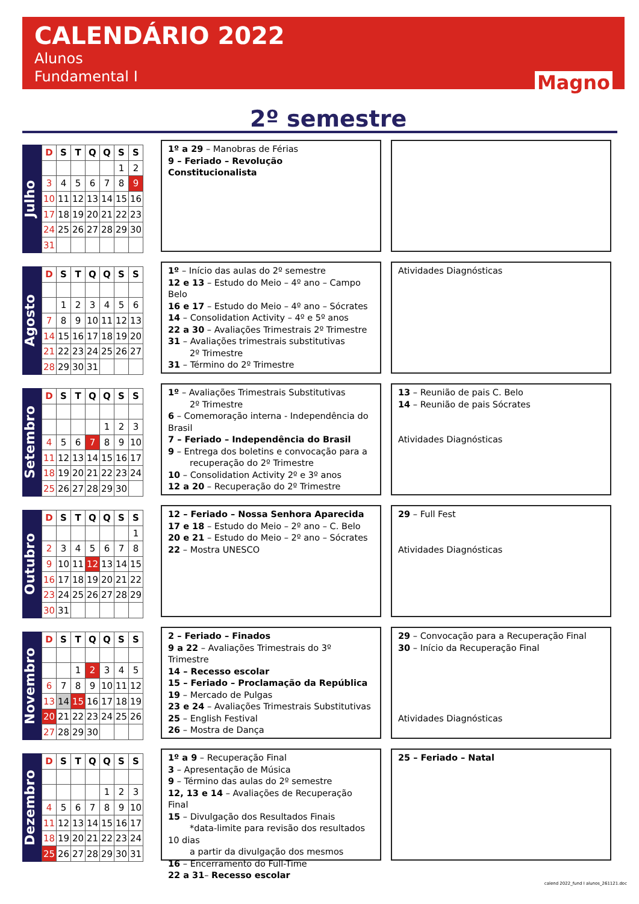CALENDÁRIO 2022
Alunos
Fundamental I
Magno
2º semestre
Julho
| D | S | T | Q | Q | S | S |
| --- | --- | --- | --- | --- | --- | --- |
| | | | | | 1 | 2 |
| 3 | 4 | 5 | 6 | 7 | 8 | 9 |
| 10 | 11 | 12 | 13 | 14 | 15 | 16 |
| 17 | 18 | 19 | 20 | 21 | 22 | 23 |
| 24 | 25 | 26 | 27 | 28 | 29 | 30 |
| 31 | | | | | | |
1º a 29 – Manobras de Férias
9 – Feriado – Revolução Constitucionalista
Agosto
| D | S | T | Q | Q | S | S |
| --- | --- | --- | --- | --- | --- | --- |
| | 1 | 2 | 3 | 4 | 5 | 6 |
| 7 | 8 | 9 | 10 | 11 | 12 | 13 |
| 14 | 15 | 16 | 17 | 18 | 19 | 20 |
| 21 | 22 | 23 | 24 | 25 | 26 | 27 |
| 28 | 29 | 30 | 31 | | | |
1º – Início das aulas do 2º semestre
12 e 13 – Estudo do Meio – 4º ano – Campo Belo
16 e 17 – Estudo do Meio – 4º ano – Sócrates
14 – Consolidation Activity – 4º e 5º anos
22 a 30 – Avaliações Trimestrais 2º Trimestre
31 – Avaliações trimestrais substitutivas
2º Trimestre
31 – Término do 2º Trimestre
Atividades Diagnósticas
Setembro
| D | S | T | Q | Q | S | S |
| --- | --- | --- | --- | --- | --- | --- |
| | | | | 1 | 2 | 3 |
| 4 | 5 | 6 | 7 | 8 | 9 | 10 |
| 11 | 12 | 13 | 14 | 15 | 16 | 17 |
| 18 | 19 | 20 | 21 | 22 | 23 | 24 |
| 25 | 26 | 27 | 28 | 29 | 30 | |
1º – Avaliações Trimestrais Substitutivas
2º Trimestre
6 – Comemoração interna - Independência do Brasil
7 – Feriado – Independência do Brasil
9 – Entrega dos boletins e convocação para a
recuperação do 2º Trimestre
10 – Consolidation Activity 2º e 3º anos
12 a 20 – Recuperação do 2º Trimestre
13 – Reunião de pais C. Belo
14 – Reunião de pais Sócrates
Atividades Diagnósticas
Outubro
| D | S | T | Q | Q | S | S |
| --- | --- | --- | --- | --- | --- | --- |
| | | | | | | 1 |
| 2 | 3 | 4 | 5 | 6 | 7 | 8 |
| 9 | 10 | 11 | 12 | 13 | 14 | 15 |
| 16 | 17 | 18 | 19 | 20 | 21 | 22 |
| 23 | 24 | 25 | 26 | 27 | 28 | 29 |
| 30 | 31 | | | | | |
12 – Feriado – Nossa Senhora Aparecida
17 e 18 – Estudo do Meio – 2º ano – C. Belo
20 e 21 – Estudo do Meio – 2º ano – Sócrates
22 – Mostra UNESCO
29 – Full Fest
Atividades Diagnósticas
Novembro
| D | S | T | Q | Q | S | S |
| --- | --- | --- | --- | --- | --- | --- |
| | | 1 | 2 | 3 | 4 | 5 |
| 6 | 7 | 8 | 9 | 10 | 11 | 12 |
| 13 | 14 | 15 | 16 | 17 | 18 | 19 |
| 20 | 21 | 22 | 23 | 24 | 25 | 26 |
| 27 | 28 | 29 | 30 | | | |
2 – Feriado – Finados
9 a 22 – Avaliações Trimestrais do 3º Trimestre
14 – Recesso escolar
15 – Feriado – Proclamação da República
19 – Mercado de Pulgas
23 e 24 – Avaliações Trimestrais Substitutivas
25 – English Festival
26 – Mostra de Dança
29 – Convocação para a Recuperação Final
30 – Início da Recuperação Final
Atividades Diagnósticas
Dezembro
| D | S | T | Q | Q | S | S |
| --- | --- | --- | --- | --- | --- | --- |
| | | | | 1 | 2 | 3 |
| 4 | 5 | 6 | 7 | 8 | 9 | 10 |
| 11 | 12 | 13 | 14 | 15 | 16 | 17 |
| 18 | 19 | 20 | 21 | 22 | 23 | 24 |
| 25 | 26 | 27 | 28 | 29 | 30 | 31 |
1º a 9 – Recuperação Final
3 – Apresentação de Música
9 – Término das aulas do 2º semestre
12, 13 e 14 – Avaliações de Recuperação Final
15 – Divulgação dos Resultados Finais
*data-limite para revisão dos resultados 10 dias
a partir da divulgação dos mesmos
16 – Encerramento do Full-Time
22 a 31– Recesso escolar
25 – Feriado – Natal
calend 2022_fund I alunos_261121.doc